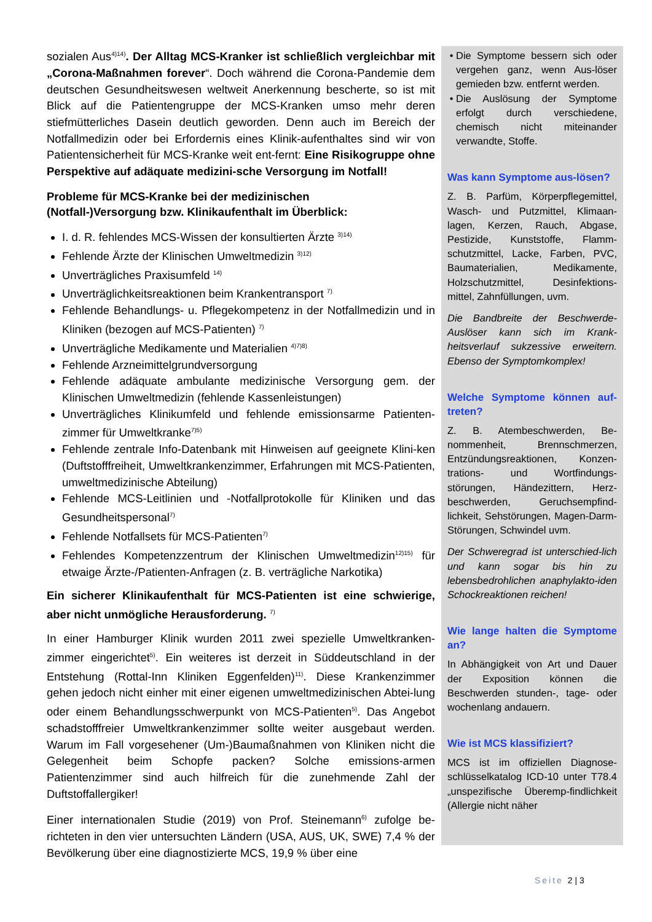sozialen Aus<sup>4)14)</sup>. Der Alltag MCS-Kranker ist schließlich vergleichbar mit „Corona-Maßnahmen forever“. Doch während die Corona-Pandemie dem deutschen Gesundheitswesen weltweit Anerkennung bescherte, so ist mit Blick auf die Patientengruppe der MCS-Kranken umso mehr deren stiefmütterliches Dasein deutlich geworden. Denn auch im Bereich der Notfallmedizin oder bei Erfordernis eines Klinik-aufenthaltes sind wir von Patientensicherheit für MCS-Kranke weit ent-fernt: Eine Risikogruppe ohne Perspektive auf adäquate medizini-sche Versorgung im Notfall!
Probleme für MCS-Kranke bei der medizinischen
(Notfall-)Versorgung bzw. Klinikaufenthalt im Überblick:
I. d. R. fehlendes MCS-Wissen der konsultierten Ärzte <sup>3)14)</sup>
Fehlende Ärzte der Klinischen Umweltmedizin <sup>3)12)</sup>
Unverträgliches Praxisumfeld <sup>14)</sup>
Unverträglichkeitsreaktionen beim Krankentransport <sup>7)</sup>
Fehlende Behandlungs- u. Pflegekompetenz in der Notfallmedizin und in Kliniken (bezogen auf MCS-Patienten) <sup>7)</sup>
Unverträgliche Medikamente und Materialien <sup>4)7)8)</sup>
Fehlende Arzneimittelgrundversorgung
Fehlende adäquate ambulante medizinische Versorgung gem. der Klinischen Umweltmedizin (fehlende Kassenleistungen)
Unverträgliches Klinikumfeld und fehlende emissionsarme Patienten-zimmer für Umweltkranke<sup>7)5)</sup>
Fehlende zentrale Info-Datenbank mit Hinweisen auf geeignete Klini-ken (Duftstofffreiheit, Umweltkrankenzimmer, Erfahrungen mit MCS-Patienten, umweltmedizinische Abteilung)
Fehlende MCS-Leitlinien und -Notfallprotokolle für Kliniken und das Gesundheitspersonal<sup>7)</sup>
Fehlende Notfallsets für MCS-Patienten<sup>7)</sup>
Fehlendes Kompetenzzentrum der Klinischen Umweltmedizin<sup>12)15)</sup> für etwaige Ärzte-/Patienten-Anfragen (z. B. verträgliche Narkotika)
Ein sicherer Klinikaufenthalt für MCS-Patienten ist eine schwierige, aber nicht unmögliche Herausforderung. <sup>7)</sup>
In einer Hamburger Klinik wurden 2011 zwei spezielle Umweltkranken-zimmer eingerichtet<sup>5)</sup>. Ein weiteres ist derzeit in Süddeutschland in der Entstehung (Rottal-Inn Kliniken Eggenfelden)<sup>11)</sup>. Diese Krankenzimmer gehen jedoch nicht einher mit einer eigenen umweltmedizinischen Abtei-lung oder einem Behandlungsschwerpunkt von MCS-Patienten<sup>5)</sup>. Das Angebot schadstofffreier Umweltkrankenzimmer sollte weiter ausgebaut werden. Warum im Fall vorgesehener (Um-)Baumaßnahmen von Kliniken nicht die Gelegenheit beim Schopfe packen? Solche emissions-armen Patientenzimmer sind auch hilfreich für die zunehmende Zahl der Duftstoffallergiker!
Einer internationalen Studie (2019) von Prof. Steinemann<sup>6)</sup> zufolge be-richteten in den vier untersuchten Ländern (USA, AUS, UK, SWE) 7,4 % der Bevölkerung über eine diagnostizierte MCS, 19,9 % über eine
Die Symptome bessern sich oder vergehen ganz, wenn Aus-löser gemieden bzw. entfernt werden.
Die Auslösung der Symptome erfolgt durch verschiedene, chemisch nicht miteinander verwandte, Stoffe.
Was kann Symptome aus-lösen?
Z. B. Parfüm, Körperpflegemittel, Wasch- und Putzmittel, Klimaan-lagen, Kerzen, Rauch, Abgase, Pestizide, Kunststoffe, Flamm-schutzmittel, Lacke, Farben, PVC, Baumaterialien, Medikamente, Holzschutzmittel, Desinfektions-mittel, Zahnfüllungen, uvm.
Die Bandbreite der Beschwerde-Auslöser kann sich im Krank-heitsverlauf sukzessive erweitern. Ebenso der Symptomkomplex!
Welche Symptome können auf-treten?
Z. B. Atembeschwerden, Be-nommenheit, Brennschmerzen, Entzündungsreaktionen, Konzen-trations- und Wortfindungs-störungen, Händezittern, Herz-beschwerden, Geruchsempfind-lichkeit, Sehstörungen, Magen-Darm-Störungen, Schwindel uvm.
Der Schweregrad ist unterschied-lich und kann sogar bis hin zu lebensbedrohlichen anaphylakto-iden Schockreaktionen reichen!
Wie lange halten die Symptome an?
In Abhängigkeit von Art und Dauer der Exposition können die Beschwerden stunden-, tage- oder wochenlang andauern.
Wie ist MCS klassifiziert?
MCS ist im offiziellen Diagnose-schlüsselkatalog ICD-10 unter T78.4 „unspezifische Überemp-findlichkeit (Allergie nicht näher
Seite 2 | 3